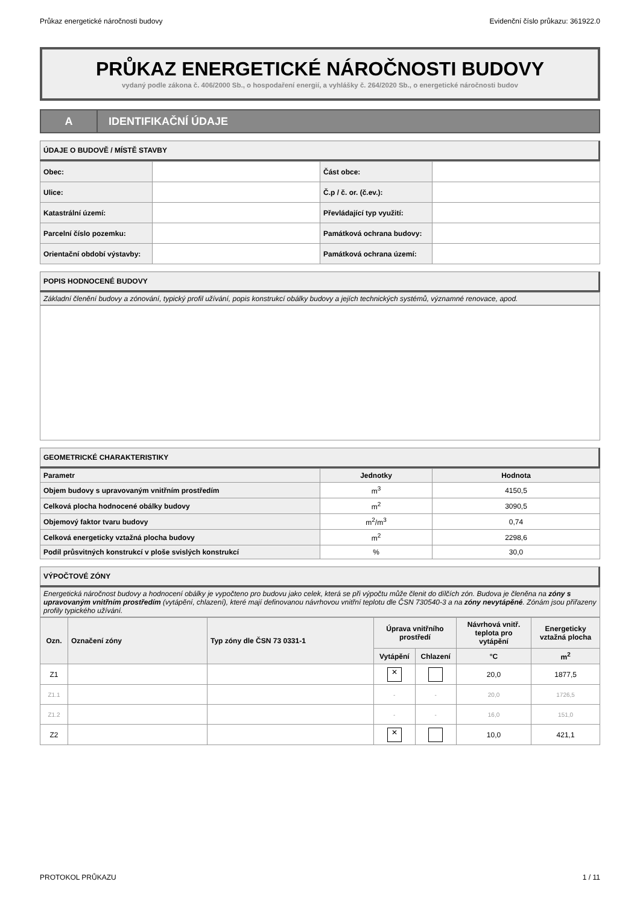Průkaz energetické náročnosti budovy Evidenční číslo průkazu: 361922.0
PRŮKAZ ENERGETICKÉ NÁROČNOSTI BUDOVY
vydaný podle zákona č. 406/2000 Sb., o hospodaření energií, a vyhlášky č. 264/2020 Sb., o energetické náročnosti budov
A
IDENTIFIKAČNÍ ÚDAJE
ÚDAJE O BUDOVĚ / MÍSTĚ STAVBY
| Obec: | | Část obce: | |
| Ulice: | | Č.p / č. or. (č.ev.): | |
| Katastrální území: | | Převládající typ využití: | |
| Parcelní číslo pozemku: | | Památková ochrana budovy: | |
| Orientační období výstavby: | | Památková ochrana území: | |
POPIS HODNOCENÉ BUDOVY
Základní členění budovy a zónování, typický profil užívání, popis konstrukcí obálky budovy a jejích technických systémů, významné renovace, apod.
GEOMETRICKÉ CHARAKTERISTIKY
| Parametr | Jednotky | Hodnota |
| --- | --- | --- |
| Objem budovy s upravovaným vnitřním prostředím | m<sup>3</sup> | 4150,5 |
| Celková plocha hodnocené obálky budovy | m<sup>2</sup> | 3090,5 |
| Objemový faktor tvaru budovy | m<sup>2</sup>/m<sup>3</sup> | 0,74 |
| Celková energeticky vztažná plocha budovy | m<sup>2</sup> | 2298,6 |
| Podíl průsvitných konstrukcí v ploše svislých konstrukcí | % | 30,0 |
VÝPOČTOVÉ ZÓNY
Energetická náročnost budovy a hodnocení obálky je vypočteno pro budovu jako celek, která se při výpočtu může členit do dílčích zón. Budova je členěna na zóny s upravovaným vnitřním prostředím (vytápění, chlazení), které mají definovanou návrhovou vnitřní teplotu dle ČSN 730540-3 a na zóny nevytápěné. Zónám jsou přiřazeny profily typického užívání.
| Ozn. | Označení zóny | Typ zóny dle ČSN 73 0331-1 | Úprava vnitřního prostředí | | Návrhová vnitř. teplota pro vytápění | Energeticky vztažná plocha |
| --- | --- | --- | --- | --- | --- | --- |
| | | | Vytápění | Chlazení | °C | m<sup>2</sup> |
| Z1 | | | ✕ | | 20,0 | 1877,5 |
| Z1.1 | | | - | - | 20,0 | 1726,5 |
| Z1.2 | | | - | - | 16,0 | 151,0 |
| Z2 | | | ✕ | | 10,0 | 421,1 |
PROTOKOL PRŮKAZU 1 / 11